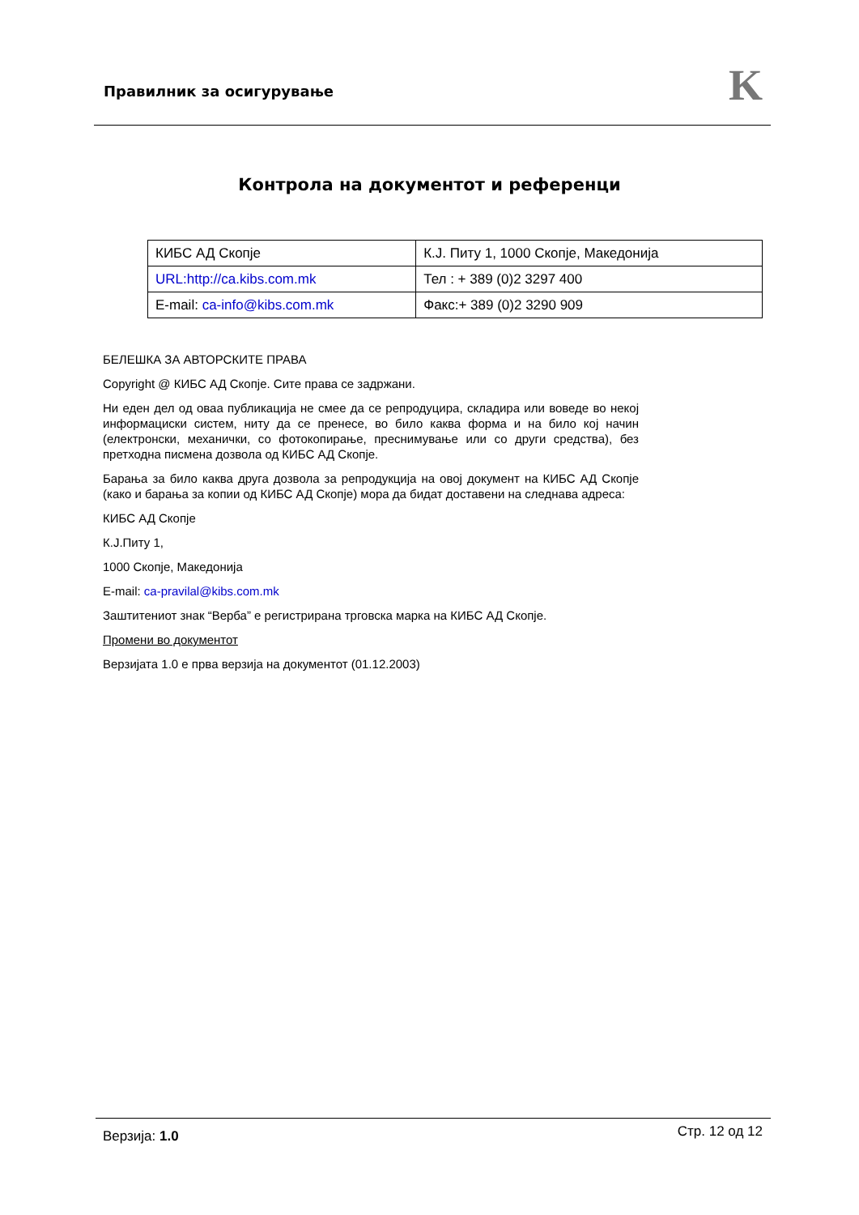Правилник за осигурување K
Контрола на документот и референци
| КИБС АД Скопје | К.Ј. Питу 1, 1000 Скопје, Македонија |
| URL:http://ca.kibs.com.mk | Тел : + 389 (0)2 3297 400 |
| E-mail: ca-info@kibs.com.mk | Факс:+ 389 (0)2 3290 909 |
БЕЛЕШКА ЗА АВТОРСКИТЕ ПРАВА
Copyright @ КИБС АД Скопје. Сите права се задржани.
Ни еден дел од оваа публикација не смее да се репродуцира, складира или воведе во некој информациски систем, ниту да се пренесе, во било каква форма и на било кој начин (електронски, механички, со фотокопирање, преснимување или со други средства), без претходна писмена дозвола од КИБС АД Скопје.
Барања за било каква друга дозвола за репродукција на овој документ на КИБС АД Скопје (како и барања за копии од КИБС АД Скопје) мора да бидат доставени на следнава адреса:
КИБС АД Скопје
К.Ј.Питу 1,
1000 Скопје, Македонија
E-mail: ca-pravilal@kibs.com.mk
Заштитениот знак “Верба” е регистрирана трговска марка на КИБС АД Скопје.
Промени во документот
Верзијата 1.0 е прва верзија на документот (01.12.2003)
Верзија: 1.0 Стр. 12 од 12